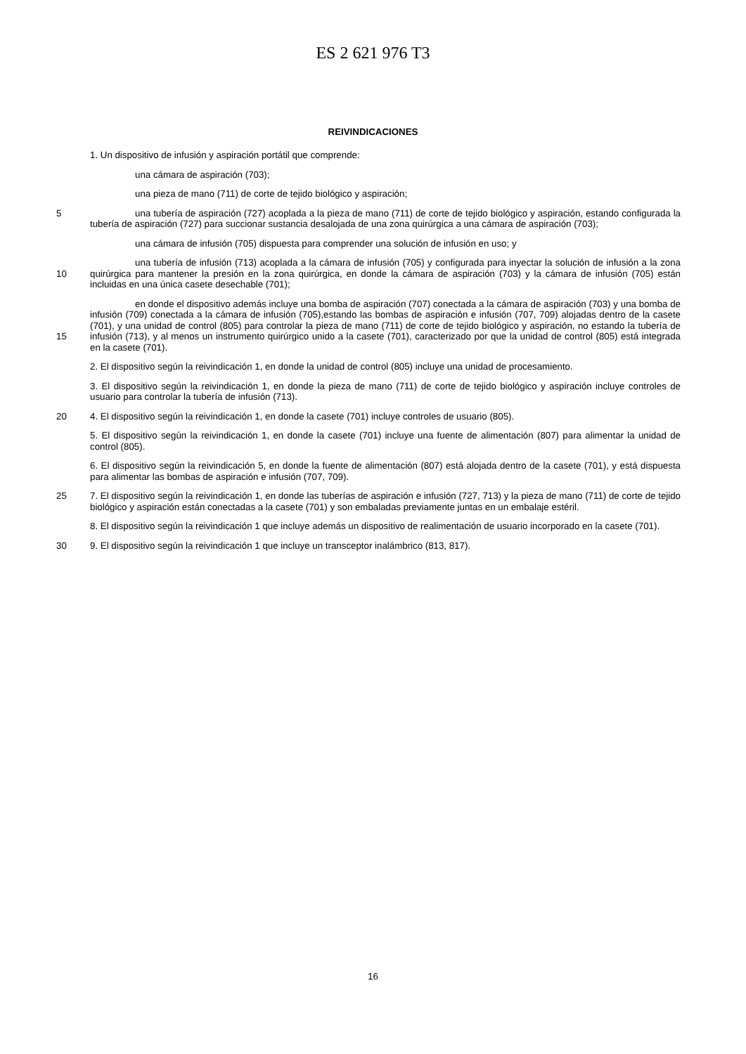ES 2 621 976 T3
REIVINDICACIONES
1. Un dispositivo de infusión y aspiración portátil que comprende:
una cámara de aspiración (703);
una pieza de mano (711) de corte de tejido biológico y aspiración;
5 una tubería de aspiración (727) acoplada a la pieza de mano (711) de corte de tejido biológico y aspiración, estando configurada la tubería de aspiración (727) para succionar sustancia desalojada de una zona quirúrgica a una cámara de aspiración (703);
una cámara de infusión (705) dispuesta para comprender una solución de infusión en uso; y
10 una tubería de infusión (713) acoplada a la cámara de infusión (705) y configurada para inyectar la solución de infusión a la zona quirúrgica para mantener la presión en la zona quirúrgica, en donde la cámara de aspiración (703) y la cámara de infusión (705) están incluidas en una única casete desechable (701);
15 en donde el dispositivo además incluye una bomba de aspiración (707) conectada a la cámara de aspiración (703) y una bomba de infusión (709) conectada a la cámara de infusión (705),estando las bombas de aspiración e infusión (707, 709) alojadas dentro de la casete (701), y una unidad de control (805) para controlar la pieza de mano (711) de corte de tejido biológico y aspiración, no estando la tubería de infusión (713), y al menos un instrumento quirúrgico unido a la casete (701), caracterizado por que la unidad de control (805) está integrada en la casete (701).
2. El dispositivo según la reivindicación 1, en donde la unidad de control (805) incluye una unidad de procesamiento.
3. El dispositivo según la reivindicación 1, en donde la pieza de mano (711) de corte de tejido biológico y aspiración incluye controles de usuario para controlar la tubería de infusión (713).
20 4. El dispositivo según la reivindicación 1, en donde la casete (701) incluye controles de usuario (805).
5. El dispositivo según la reivindicación 1, en donde la casete (701) incluye una fuente de alimentación (807) para alimentar la unidad de control (805).
6. El dispositivo según la reivindicación 5, en donde la fuente de alimentación (807) está alojada dentro de la casete (701), y está dispuesta para alimentar las bombas de aspiración e infusión (707, 709).
25 7. El dispositivo según la reivindicación 1, en donde las tuberías de aspiración e infusión (727, 713) y la pieza de mano (711) de corte de tejido biológico y aspiración están conectadas a la casete (701) y son embaladas previamente juntas en un embalaje estéril.
8. El dispositivo según la reivindicación 1 que incluye además un dispositivo de realimentación de usuario incorporado en la casete (701).
30 9. El dispositivo según la reivindicación 1 que incluye un transceptor inalámbrico (813, 817).
16